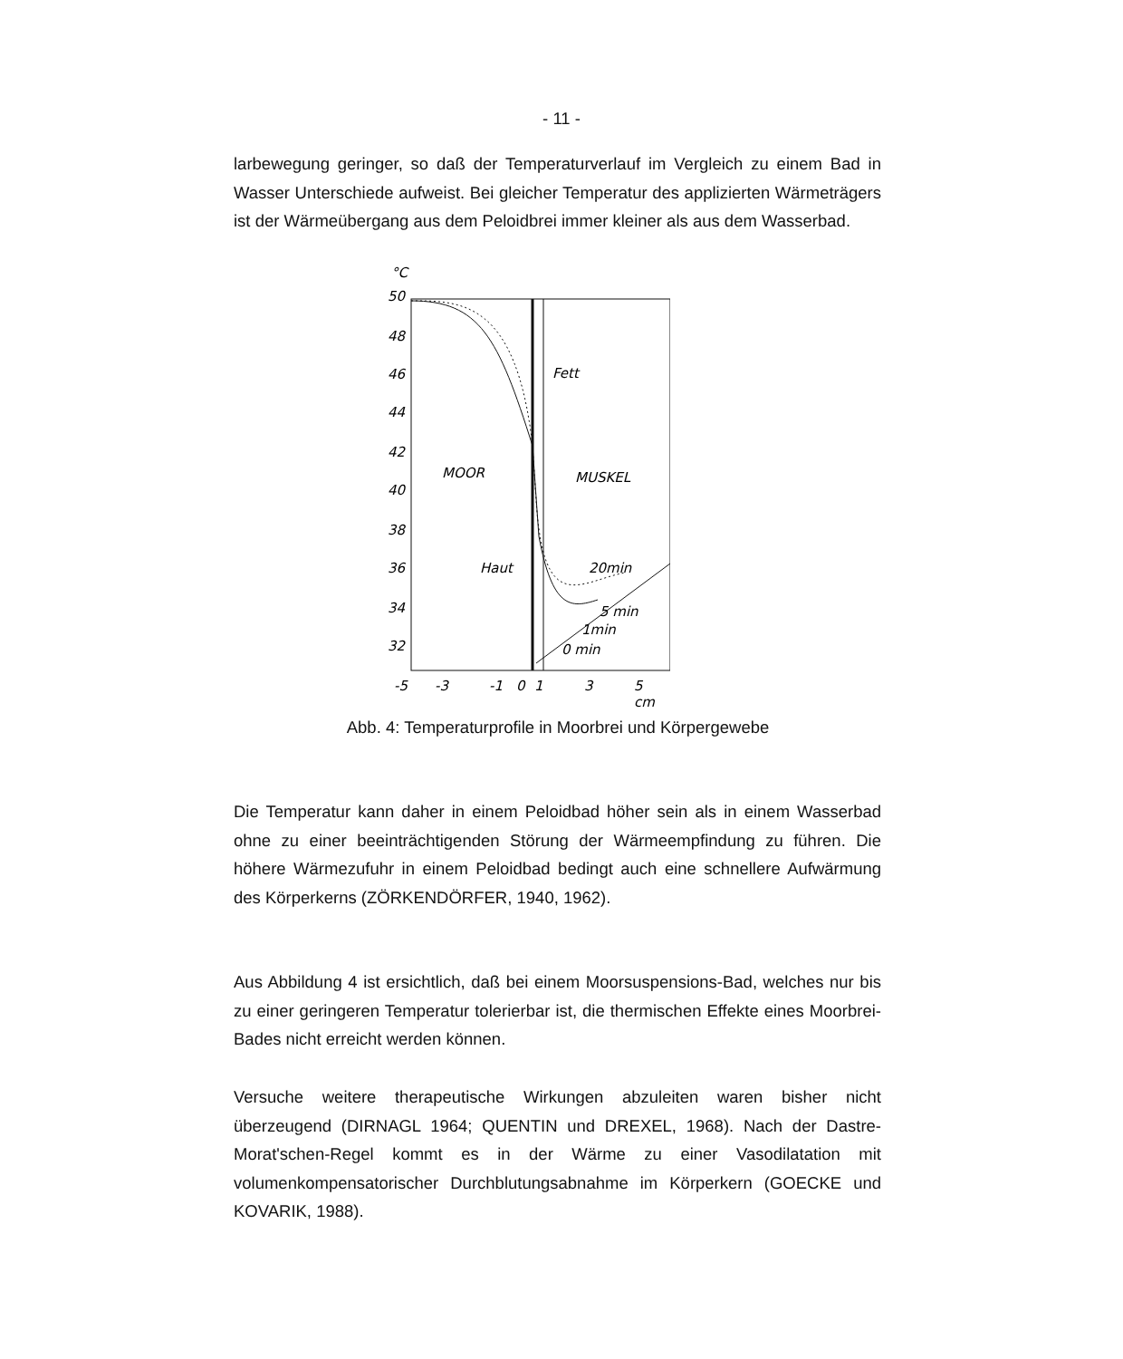- 11 -
larbewegung geringer, so daß der Temperaturverlauf im Vergleich zu einem Bad in Wasser Unterschiede aufweist. Bei gleicher Temperatur des applizierten Wärmeträgers ist der Wärmeübergang aus dem Peloidbrei immer kleiner als aus dem Wasserbad.
°C
50
48
46
44
42
40
38
36
34
32
Fett
MOOR
MUSKEL
Haut
20min
5 min
1min
0 min
-5
-3
-1
0
1
3
5
cm
Abb. 4: Temperaturprofile in Moorbrei und Körpergewebe
Die Temperatur kann daher in einem Peloidbad höher sein als in einem Wasserbad ohne zu einer beeinträchtigenden Störung der Wärmeempfindung zu führen. Die höhere Wärmezufuhr in einem Peloidbad bedingt auch eine schnellere Aufwärmung des Körperkerns (ZÖRKENDÖRFER, 1940, 1962).
Aus Abbildung 4 ist ersichtlich, daß bei einem Moorsuspensions-Bad, welches nur bis zu einer geringeren Temperatur tolerierbar ist, die thermischen Effekte eines Moorbrei-Bades nicht erreicht werden können.
Versuche weitere therapeutische Wirkungen abzuleiten waren bisher nicht überzeugend (DIRNAGL 1964; QUENTIN und DREXEL, 1968). Nach der Dastre-Morat'schen-Regel kommt es in der Wärme zu einer Vasodilatation mit volumenkompensatorischer Durchblutungsabnahme im Körperkern (GOECKE und KOVARIK, 1988).